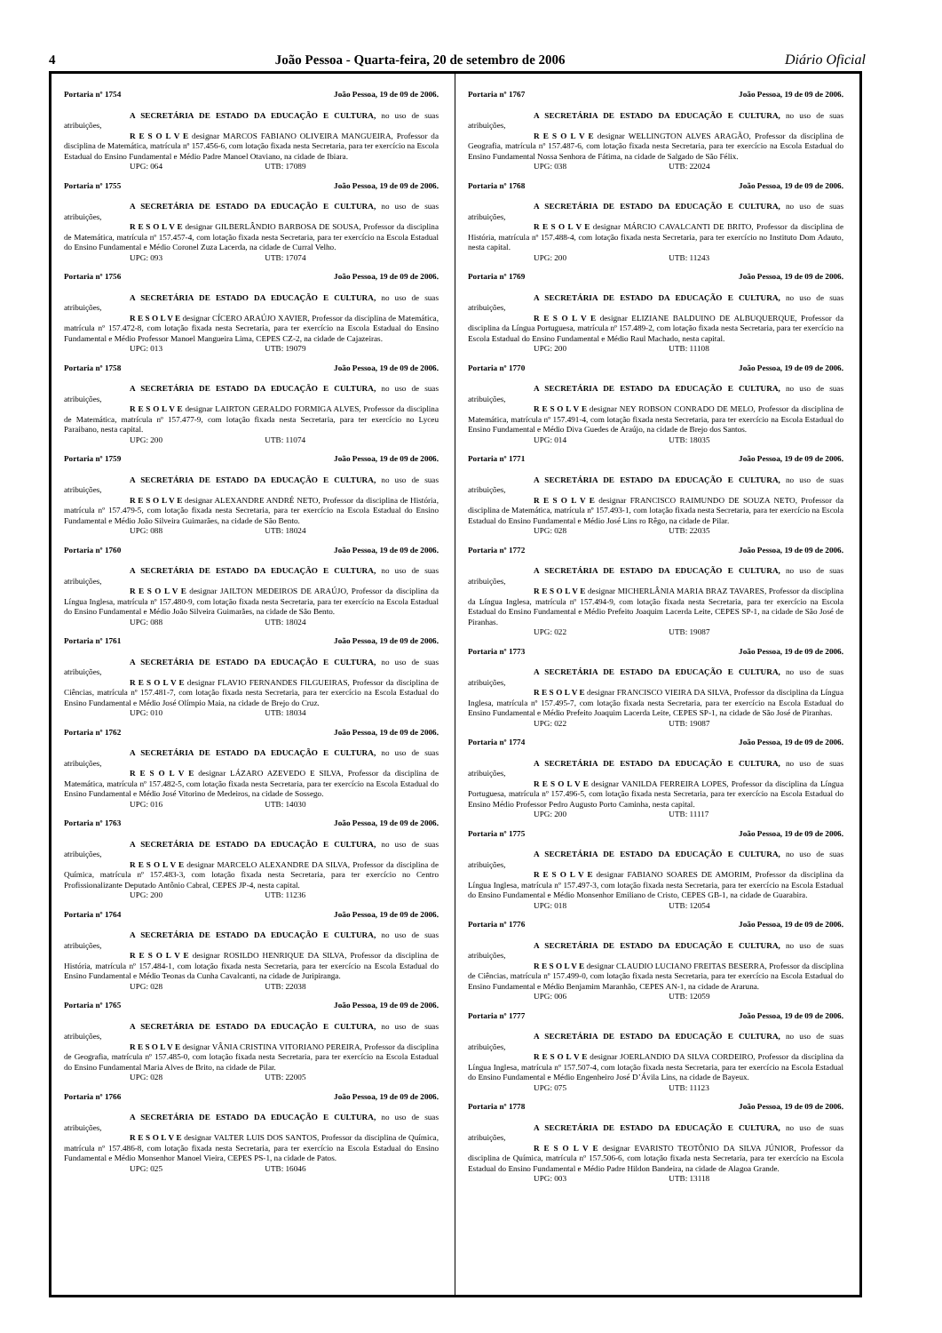4 João Pessoa - Quarta-feira, 20 de setembro de 2006 Diário Oficial
Portaria nº 1754 João Pessoa, 19 de 09 de 2006.
A SECRETÁRIA DE ESTADO DA EDUCAÇÃO E CULTURA, no uso de suas atribuições,
R E S O L V E designar MARCOS FABIANO OLIVEIRA MANGUEIRA, Professor da disciplina de Matemática, matrícula nº 157.456-6, com lotação fixada nesta Secretaria, para ter exercício na Escola Estadual do Ensino Fundamental e Médio Padre Manoel Otaviano, na cidade de Ibiara.
UPG: 064 UTB: 17089
Portaria nº 1755 João Pessoa, 19 de 09 de 2006.
A SECRETÁRIA DE ESTADO DA EDUCAÇÃO E CULTURA, no uso de suas atribuições,
R E S O L V E designar GILBERLÂNDIO BARBOSA DE SOUSA, Professor da disciplina de Matemática, matrícula nº 157.457-4, com lotação fixada nesta Secretaria, para ter exercício na Escola Estadual do Ensino Fundamental e Médio Coronel Zuza Lacerda, na cidade de Curral Velho.
UPG: 093 UTB: 17074
Portaria nº 1756 João Pessoa, 19 de 09 de 2006.
A SECRETÁRIA DE ESTADO DA EDUCAÇÃO E CULTURA, no uso de suas atribuições,
R E S O L V E designar CÍCERO ARAÚJO XAVIER, Professor da disciplina de Matemática, matrícula nº 157.472-8, com lotação fixada nesta Secretaria, para ter exercício na Escola Estadual do Ensino Fundamental e Médio Professor Manoel Mangueira Lima, CEPES CZ-2, na cidade de Cajazeiras.
UPG: 013 UTB: 19079
Portaria nº 1758 João Pessoa, 19 de 09 de 2006.
A SECRETÁRIA DE ESTADO DA EDUCAÇÃO E CULTURA, no uso de suas atribuições,
R E S O L V E designar LAIRTON GERALDO FORMIGA ALVES, Professor da disciplina de Matemática, matrícula nº 157.477-9, com lotação fixada nesta Secretaria, para ter exercício no Lyceu Paraibano, nesta capital.
UPG: 200 UTB: 11074
Portaria nº 1759 João Pessoa, 19 de 09 de 2006.
A SECRETÁRIA DE ESTADO DA EDUCAÇÃO E CULTURA, no uso de suas atribuições,
R E S O L V E designar ALEXANDRE ANDRÉ NETO, Professor da disciplina de História, matrícula nº 157.479-5, com lotação fixada nesta Secretaria, para ter exercício na Escola Estadual do Ensino Fundamental e Médio João Silveira Guimarães, na cidade de São Bento.
UPG: 088 UTB: 18024
Portaria nº 1760 João Pessoa, 19 de 09 de 2006.
A SECRETÁRIA DE ESTADO DA EDUCAÇÃO E CULTURA, no uso de suas atribuições,
R E S O L V E designar JAILTON MEDEIROS DE ARAÚJO, Professor da disciplina da Língua Inglesa, matrícula nº 157.480-9, com lotação fixada nesta Secretaria, para ter exercício na Escola Estadual do Ensino Fundamental e Médio João Silveira Guimarães, na cidade de São Bento.
UPG: 088 UTB: 18024
Portaria nº 1761 João Pessoa, 19 de 09 de 2006.
A SECRETÁRIA DE ESTADO DA EDUCAÇÃO E CULTURA, no uso de suas atribuições,
R E S O L V E designar FLAVIO FERNANDES FILGUEIRAS, Professor da disciplina de Ciências, matrícula nº 157.481-7, com lotação fixada nesta Secretaria, para ter exercício na Escola Estadual do Ensino Fundamental e Médio José Olímpio Maia, na cidade de Brejo do Cruz.
UPG: 010 UTB: 18034
Portaria nº 1762 João Pessoa, 19 de 09 de 2006.
A SECRETÁRIA DE ESTADO DA EDUCAÇÃO E CULTURA, no uso de suas atribuições,
R E S O L V E designar LÁZARO AZEVEDO E SILVA, Professor da disciplina de Matemática, matrícula nº 157.482-5, com lotação fixada nesta Secretaria, para ter exercício na Escola Estadual do Ensino Fundamental e Médio José Vitorino de Medeiros, na cidade de Sossego.
UPG: 016 UTB: 14030
Portaria nº 1763 João Pessoa, 19 de 09 de 2006.
A SECRETÁRIA DE ESTADO DA EDUCAÇÃO E CULTURA, no uso de suas atribuições,
R E S O L V E designar MARCELO ALEXANDRE DA SILVA, Professor da disciplina de Química, matrícula nº 157.483-3, com lotação fixada nesta Secretaria, para ter exercício no Centro Profissionalizante Deputado Antônio Cabral, CEPES JP-4, nesta capital.
UPG: 200 UTB: 11236
Portaria nº 1764 João Pessoa, 19 de 09 de 2006.
A SECRETÁRIA DE ESTADO DA EDUCAÇÃO E CULTURA, no uso de suas atribuições,
R E S O L V E designar ROSILDO HENRIQUE DA SILVA, Professor da disciplina de História, matrícula nº 157.484-1, com lotação fixada nesta Secretaria, para ter exercício na Escola Estadual do Ensino Fundamental e Médio Teonas da Cunha Cavalcanti, na cidade de Juripiranga.
UPG: 028 UTB: 22038
Portaria nº 1765 João Pessoa, 19 de 09 de 2006.
A SECRETÁRIA DE ESTADO DA EDUCAÇÃO E CULTURA, no uso de suas atribuições,
R E S O L V E designar VÂNIA CRISTINA VITORIANO PEREIRA, Professor da disciplina de Geografia, matrícula nº 157.485-0, com lotação fixada nesta Secretaria, para ter exercício na Escola Estadual do Ensino Fundamental Maria Alves de Brito, na cidade de Pilar.
UPG: 028 UTB: 22005
Portaria nº 1766 João Pessoa, 19 de 09 de 2006.
A SECRETÁRIA DE ESTADO DA EDUCAÇÃO E CULTURA, no uso de suas atribuições,
R E S O L V E designar VALTER LUIS DOS SANTOS, Professor da disciplina de Química, matrícula nº 157.486-8, com lotação fixada nesta Secretaria, para ter exercício na Escola Estadual do Ensino Fundamental e Médio Monsenhor Manoel Vieira, CEPES PS-1, na cidade de Patos.
UPG: 025 UTB: 16046
Portaria nº 1767 João Pessoa, 19 de 09 de 2006.
A SECRETÁRIA DE ESTADO DA EDUCAÇÃO E CULTURA, no uso de suas atribuições,
R E S O L V E designar WELLINGTON ALVES ARAGÃO, Professor da disciplina de Geografia, matrícula nº 157.487-6, com lotação fixada nesta Secretaria, para ter exercício na Escola Estadual do Ensino Fundamental Nossa Senhora de Fátima, na cidade de Salgado de São Félix.
UPG: 038 UTB: 22024
Portaria nº 1768 João Pessoa, 19 de 09 de 2006.
A SECRETÁRIA DE ESTADO DA EDUCAÇÃO E CULTURA, no uso de suas atribuições,
R E S O L V E designar MÁRCIO CAVALCANTI DE BRITO, Professor da disciplina de História, matrícula nº 157.488-4, com lotação fixada nesta Secretaria, para ter exercício no Instituto Dom Adauto, nesta capital.
UPG: 200 UTB: 11243
Portaria nº 1769 João Pessoa, 19 de 09 de 2006.
A SECRETÁRIA DE ESTADO DA EDUCAÇÃO E CULTURA, no uso de suas atribuições,
R E S O L V E designar ELIZIANE BALDUINO DE ALBUQUERQUE, Professor da disciplina da Língua Portuguesa, matrícula nº 157.489-2, com lotação fixada nesta Secretaria, para ter exercício na Escola Estadual do Ensino Fundamental e Médio Raul Machado, nesta capital.
UPG: 200 UTB: 11108
Portaria nº 1770 João Pessoa, 19 de 09 de 2006.
A SECRETÁRIA DE ESTADO DA EDUCAÇÃO E CULTURA, no uso de suas atribuições,
R E S O L V E designar NEY ROBSON CONRADO DE MELO, Professor da disciplina de Matemática, matrícula nº 157.491-4, com lotação fixada nesta Secretaria, para ter exercício na Escola Estadual do Ensino Fundamental e Médio Diva Guedes de Araújo, na cidade de Brejo dos Santos.
UPG: 014 UTB: 18035
Portaria nº 1771 João Pessoa, 19 de 09 de 2006.
A SECRETÁRIA DE ESTADO DA EDUCAÇÃO E CULTURA, no uso de suas atribuições,
R E S O L V E designar FRANCISCO RAIMUNDO DE SOUZA NETO, Professor da disciplina de Matemática, matrícula nº 157.493-1, com lotação fixada nesta Secretaria, para ter exercício na Escola Estadual do Ensino Fundamental e Médio José Lins ro Rêgo, na cidade de Pilar.
UPG: 028 UTB: 22035
Portaria nº 1772 João Pessoa, 19 de 09 de 2006.
A SECRETÁRIA DE ESTADO DA EDUCAÇÃO E CULTURA, no uso de suas atribuições,
R E S O L V E designar MICHERLÂNIA MARIA BRAZ TAVARES, Professor da disciplina da Língua Inglesa, matrícula nº 157.494-9, com lotação fixada nesta Secretaria, para ter exercício na Escola Estadual do Ensino Fundamental e Médio Prefeito Joaquim Lacerda Leite, CEPES SP-1, na cidade de São José de Piranhas.
UPG: 022 UTB: 19087
Portaria nº 1773 João Pessoa, 19 de 09 de 2006.
A SECRETÁRIA DE ESTADO DA EDUCAÇÃO E CULTURA, no uso de suas atribuições,
R E S O L V E designar FRANCISCO VIEIRA DA SILVA, Professor da disciplina da Língua Inglesa, matrícula nº 157.495-7, com lotação fixada nesta Secretaria, para ter exercício na Escola Estadual do Ensino Fundamental e Médio Prefeito Joaquim Lacerda Leite, CEPES SP-1, na cidade de São José de Piranhas.
UPG: 022 UTB: 19087
Portaria nº 1774 João Pessoa, 19 de 09 de 2006.
A SECRETÁRIA DE ESTADO DA EDUCAÇÃO E CULTURA, no uso de suas atribuições,
R E S O L V E designar VANILDA FERREIRA LOPES, Professor da disciplina da Língua Portuguesa, matrícula nº 157.496-5, com lotação fixada nesta Secretaria, para ter exercício na Escola Estadual do Ensino Médio Professor Pedro Augusto Porto Caminha, nesta capital.
UPG: 200 UTB: 11117
Portaria nº 1775 João Pessoa, 19 de 09 de 2006.
A SECRETÁRIA DE ESTADO DA EDUCAÇÃO E CULTURA, no uso de suas atribuições,
R E S O L V E designar FABIANO SOARES DE AMORIM, Professor da disciplina da Língua Inglesa, matrícula nº 157.497-3, com lotação fixada nesta Secretaria, para ter exercício na Escola Estadual do Ensino Fundamental e Médio Monsenhor Emiliano de Cristo, CEPES GB-1, na cidade de Guarabira.
UPG: 018 UTB: 12054
Portaria nº 1776 João Pessoa, 19 de 09 de 2006.
A SECRETÁRIA DE ESTADO DA EDUCAÇÃO E CULTURA, no uso de suas atribuições,
R E S O L V E designar CLAUDIO LUCIANO FREITAS BESERRA, Professor da disciplina de Ciências, matrícula nº 157.499-0, com lotação fixada nesta Secretaria, para ter exercício na Escola Estadual do Ensino Fundamental e Médio Benjamim Maranhão, CEPES AN-1, na cidade de Araruna.
UPG: 006 UTB: 12059
Portaria nº 1777 João Pessoa, 19 de 09 de 2006.
A SECRETÁRIA DE ESTADO DA EDUCAÇÃO E CULTURA, no uso de suas atribuições,
R E S O L V E designar JOERLANDIO DA SILVA CORDEIRO, Professor da disciplina da Língua Inglesa, matrícula nº 157.507-4, com lotação fixada nesta Secretaria, para ter exercício na Escola Estadual do Ensino Fundamental e Médio Engenheiro José D’Ávila Lins, na cidade de Bayeux.
UPG: 075 UTB: 11123
Portaria nº 1778 João Pessoa, 19 de 09 de 2006.
A SECRETÁRIA DE ESTADO DA EDUCAÇÃO E CULTURA, no uso de suas atribuições,
R E S O L V E designar EVARISTO TEOTÔNIO DA SILVA JÚNIOR, Professor da disciplina de Química, matrícula nº 157.506-6, com lotação fixada nesta Secretaria, para ter exercício na Escola Estadual do Ensino Fundamental e Médio Padre Hildon Bandeira, na cidade de Alagoa Grande.
UPG: 003 UTB: 13118